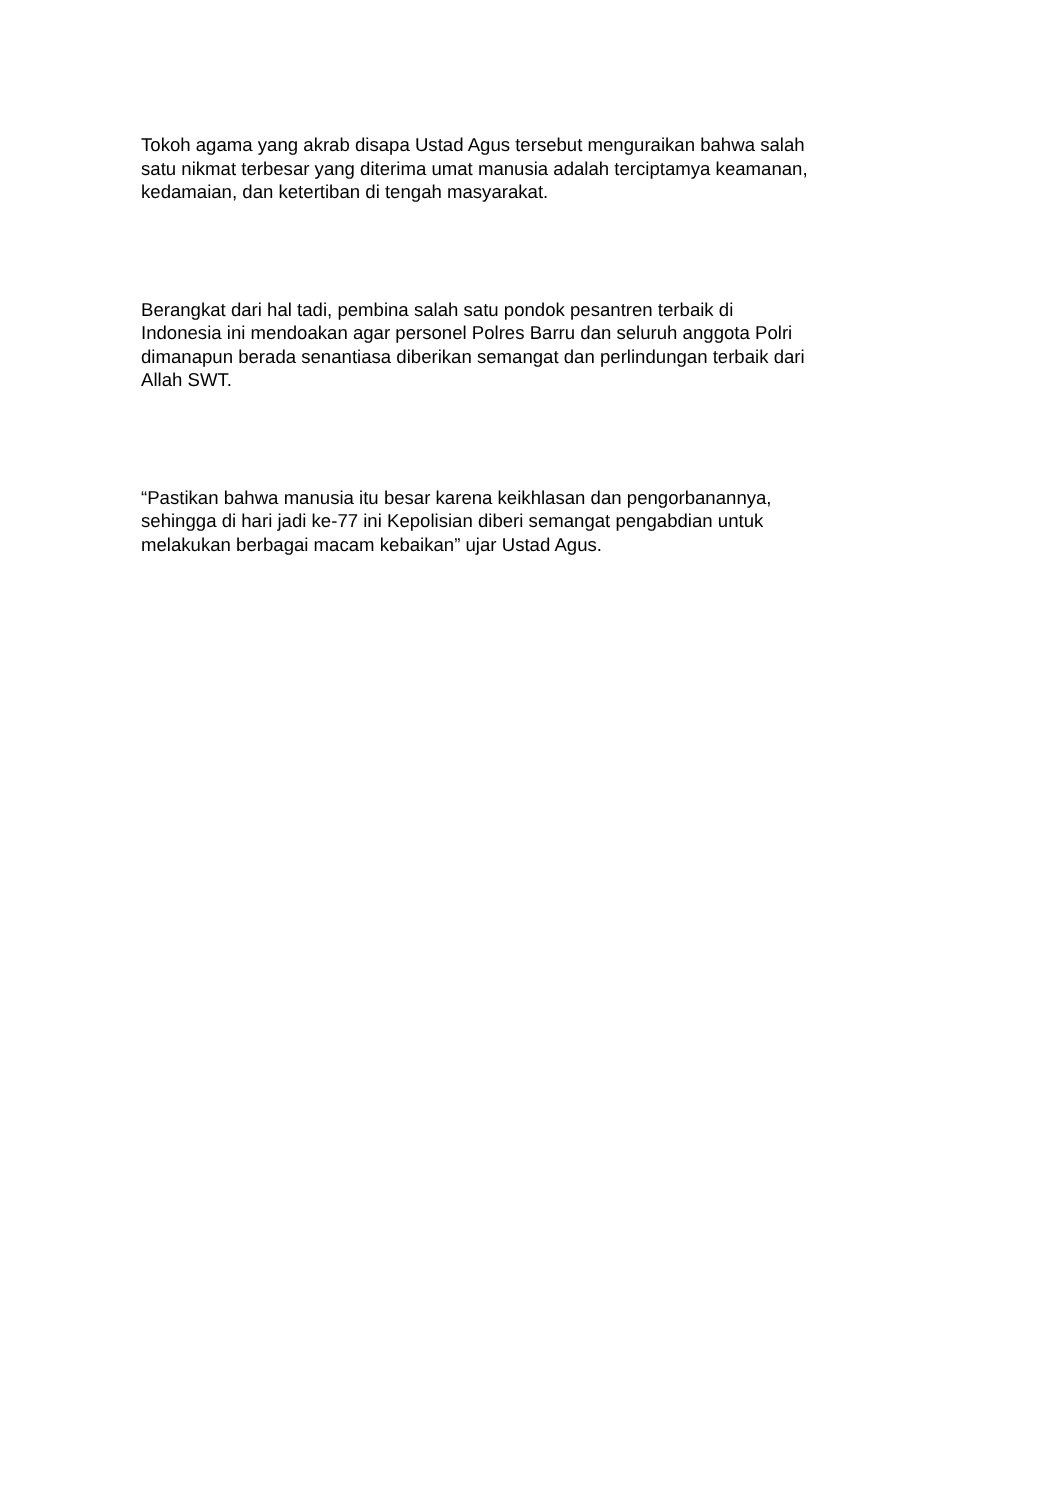Tokoh agama yang akrab disapa Ustad Agus tersebut menguraikan bahwa salah
satu nikmat terbesar yang diterima umat manusia adalah terciptamya keamanan,
kedamaian, dan ketertiban di tengah masyarakat.
Berangkat dari hal tadi, pembina salah satu pondok pesantren terbaik di
Indonesia ini mendoakan agar personel Polres Barru dan seluruh anggota Polri
dimanapun berada senantiasa diberikan semangat dan perlindungan terbaik dari
Allah SWT.
“Pastikan bahwa manusia itu besar karena keikhlasan dan pengorbanannya,
sehingga di hari jadi ke-77 ini Kepolisian diberi semangat pengabdian untuk
melakukan berbagai macam kebaikan” ujar Ustad Agus.